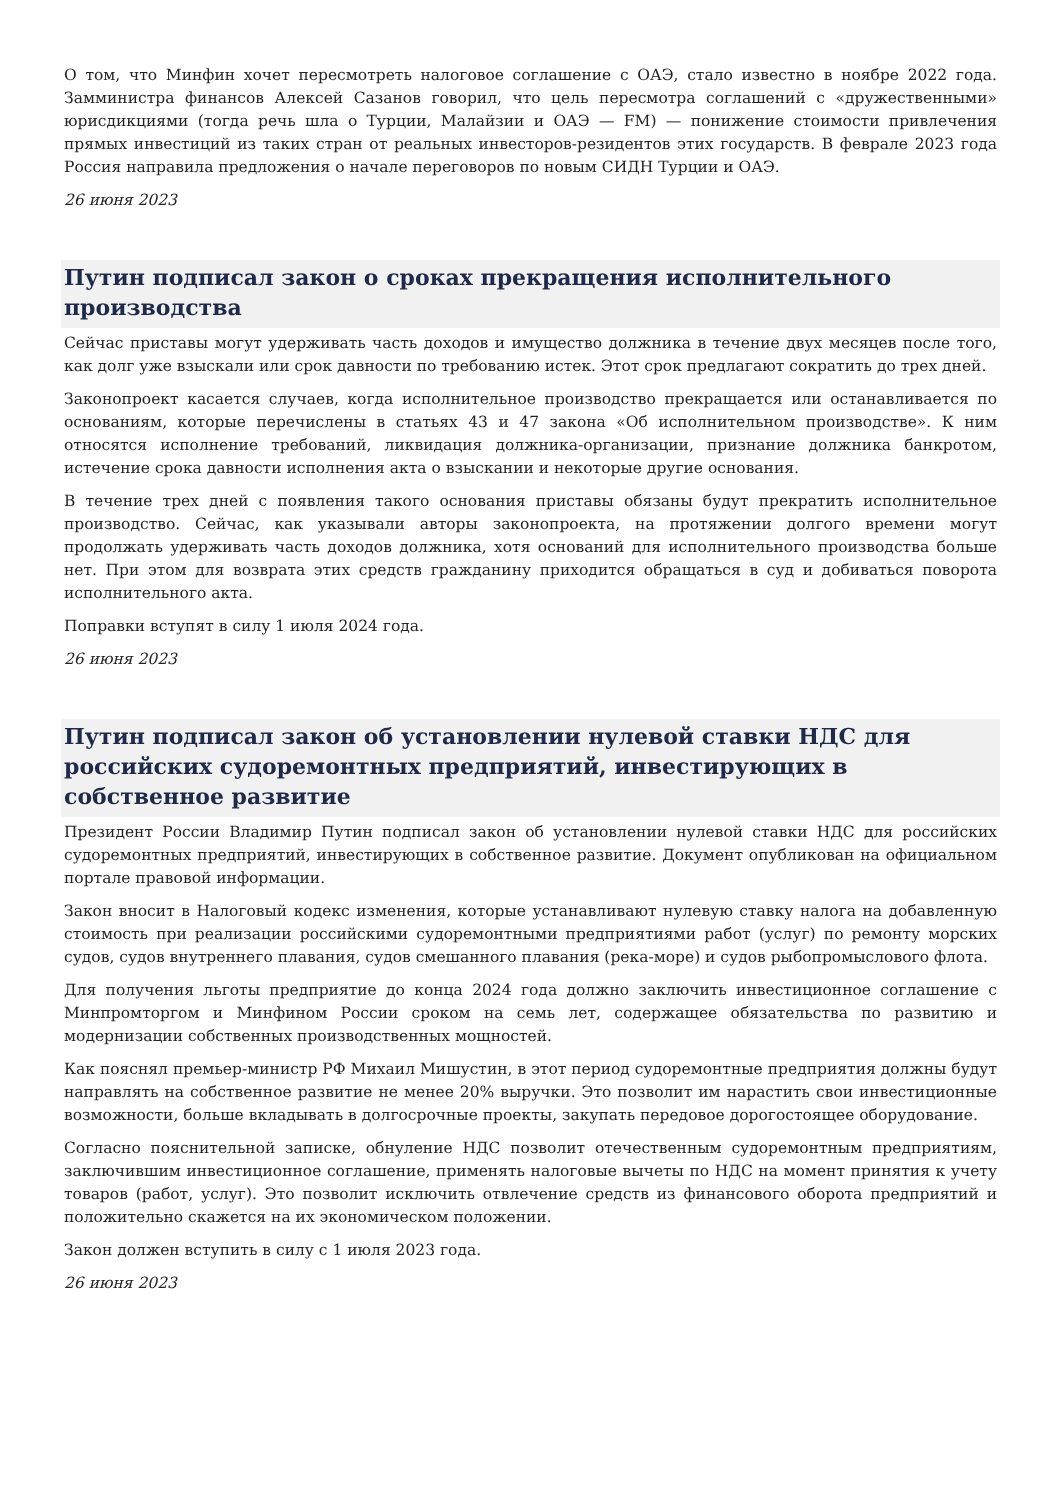О том, что Минфин хочет пересмотреть налоговое соглашение с ОАЭ, стало известно в ноябре 2022 года. Замминистра финансов Алексей Сазанов говорил, что цель пересмотра соглашений с «дружественными» юрисдикциями (тогда речь шла о Турции, Малайзии и ОАЭ — FM) — понижение стоимости привлечения прямых инвестиций из таких стран от реальных инвесторов-резидентов этих государств. В феврале 2023 года Россия направила предложения о начале переговоров по новым СИДН Турции и ОАЭ.
26 июня 2023
Путин подписал закон о сроках прекращения исполнительного производства
Сейчас приставы могут удерживать часть доходов и имущество должника в течение двух месяцев после того, как долг уже взыскали или срок давности по требованию истек. Этот срок предлагают сократить до трех дней.
Законопроект касается случаев, когда исполнительное производство прекращается или останавливается по основаниям, которые перечислены в статьях 43 и 47 закона «Об исполнительном производстве». К ним относятся исполнение требований, ликвидация должника-организации, признание должника банкротом, истечение срока давности исполнения акта о взыскании и некоторые другие основания.
В течение трех дней с появления такого основания приставы обязаны будут прекратить исполнительное производство. Сейчас, как указывали авторы законопроекта, на протяжении долгого времени могут продолжать удерживать часть доходов должника, хотя оснований для исполнительного производства больше нет. При этом для возврата этих средств гражданину приходится обращаться в суд и добиваться поворота исполнительного акта.
Поправки вступят в силу 1 июля 2024 года.
26 июня 2023
Путин подписал закон об установлении нулевой ставки НДС для российских судоремонтных предприятий, инвестирующих в собственное развитие
Президент России Владимир Путин подписал закон об установлении нулевой ставки НДС для российских судоремонтных предприятий, инвестирующих в собственное развитие. Документ опубликован на официальном портале правовой информации.
Закон вносит в Налоговый кодекс изменения, которые устанавливают нулевую ставку налога на добавленную стоимость при реализации российскими судоремонтными предприятиями работ (услуг) по ремонту морских судов, судов внутреннего плавания, судов смешанного плавания (река-море) и судов рыбопромыслового флота.
Для получения льготы предприятие до конца 2024 года должно заключить инвестиционное соглашение с Минпромторгом и Минфином России сроком на семь лет, содержащее обязательства по развитию и модернизации собственных производственных мощностей.
Как пояснял премьер-министр РФ Михаил Мишустин, в этот период судоремонтные предприятия должны будут направлять на собственное развитие не менее 20% выручки. Это позволит им нарастить свои инвестиционные возможности, больше вкладывать в долгосрочные проекты, закупать передовое дорогостоящее оборудование.
Согласно пояснительной записке, обнуление НДС позволит отечественным судоремонтным предприятиям, заключившим инвестиционное соглашение, применять налоговые вычеты по НДС на момент принятия к учету товаров (работ, услуг). Это позволит исключить отвлечение средств из финансового оборота предприятий и положительно скажется на их экономическом положении.
Закон должен вступить в силу с 1 июля 2023 года.
26 июня 2023